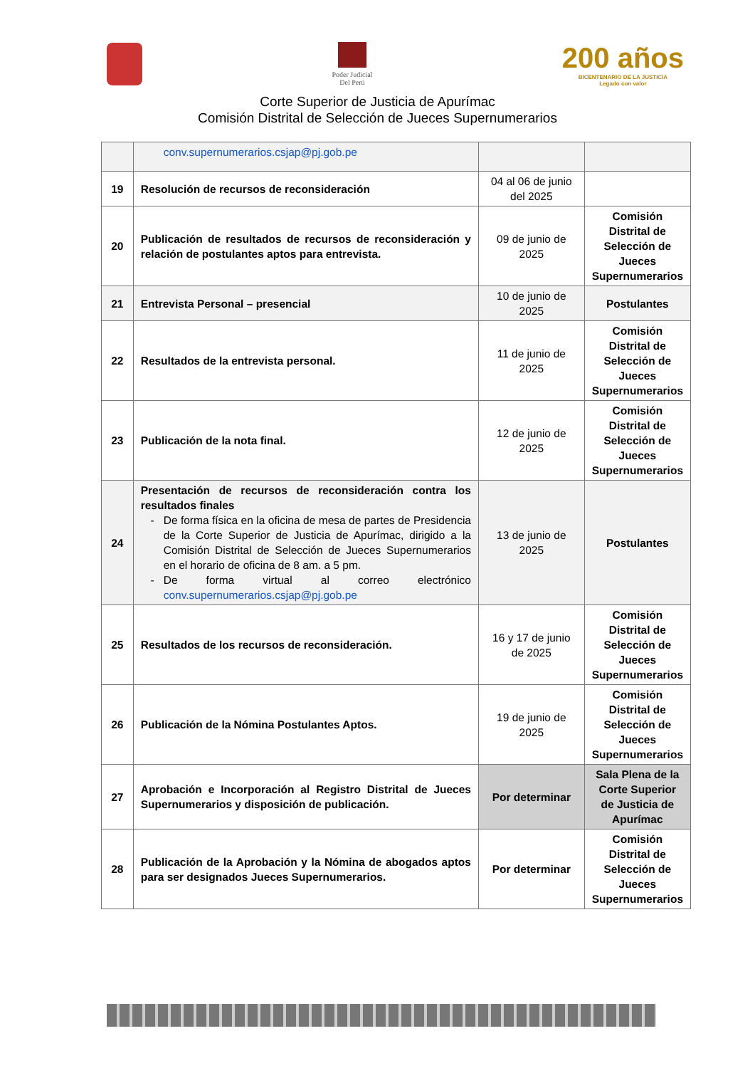Poder Judicial
Del Perú
200 años
BICENTENARIO DE LA JUSTICIA
Legado con valor
Corte Superior de Justicia de Apurímac
Comisión Distrital de Selección de Jueces Supernumerarios
| | conv.supernumerarios.csjap@pj.gob.pe | | |
| 19 | Resolución de recursos de reconsideración | 04 al 06 de junio del 2025 | |
| 20 | Publicación de resultados de recursos de reconsideración y relación de postulantes aptos para entrevista. | 09 de junio de 2025 | Comisión Distrital de Selección de Jueces Supernumerarios |
| 21 | Entrevista Personal – presencial | 10 de junio de 2025 | Postulantes |
| 22 | Resultados de la entrevista personal. | 11 de junio de 2025 | Comisión Distrital de Selección de Jueces Supernumerarios |
| 23 | Publicación de la nota final. | 12 de junio de 2025 | Comisión Distrital de Selección de Jueces Supernumerarios |
| 24 | Presentación de recursos de reconsideración contra los resultados finales De forma física en la oficina de mesa de partes de Presidencia de la Corte Superior de Justicia de Apurímac, dirigido a la Comisión Distrital de Selección de Jueces Supernumerarios en el horario de oficina de 8 am. a 5 pm. De forma virtual al correo electrónico conv.supernumerarios.csjap@pj.gob.pe | 13 de junio de 2025 | Postulantes |
| 25 | Resultados de los recursos de reconsideración. | 16 y 17 de junio de 2025 | Comisión Distrital de Selección de Jueces Supernumerarios |
| 26 | Publicación de la Nómina Postulantes Aptos. | 19 de junio de 2025 | Comisión Distrital de Selección de Jueces Supernumerarios |
| 27 | Aprobación e Incorporación al Registro Distrital de Jueces Supernumerarios y disposición de publicación. | Por determinar | Sala Plena de la Corte Superior de Justicia de Apurímac |
| 28 | Publicación de la Aprobación y la Nómina de abogados aptos para ser designados Jueces Supernumerarios. | Por determinar | Comisión Distrital de Selección de Jueces Supernumerarios |